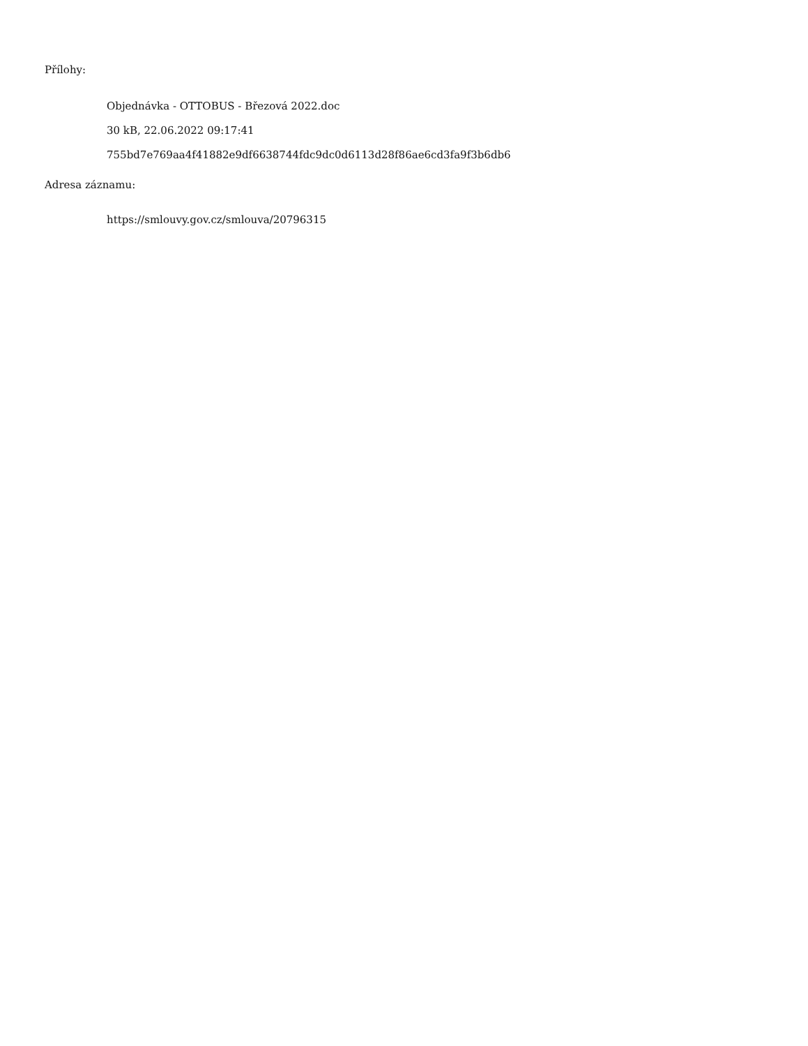Přílohy:
Objednávka - OTTOBUS - Březová 2022.doc
30 kB, 22.06.2022 09:17:41
755bd7e769aa4f41882e9df6638744fdc9dc0d6113d28f86ae6cd3fa9f3b6db6
Adresa záznamu:
https://smlouvy.gov.cz/smlouva/20796315